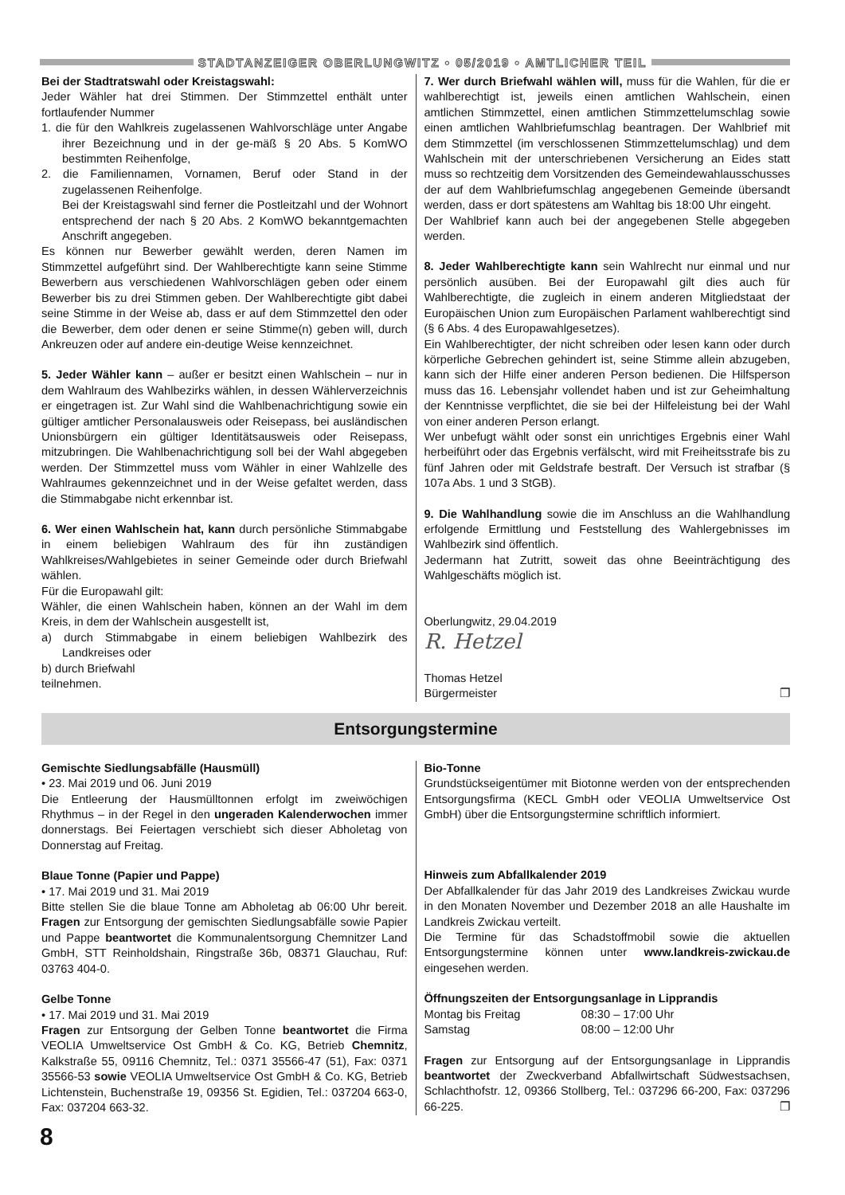STADTANZEIGER OBERLUNGWITZ • 05/2019 • AMTLICHER TEIL
Bei der Stadtratswahl oder Kreistagswahl:
Jeder Wähler hat drei Stimmen. Der Stimmzettel enthält unter fortlaufender Nummer
1. die für den Wahlkreis zugelassenen Wahlvorschläge unter Angabe ihrer Bezeichnung und in der ge-mäß § 20 Abs. 5 KomWO bestimmten Reihenfolge,
2. die Familiennamen, Vornamen, Beruf oder Stand in der zugelassenen Reihenfolge.
Bei der Kreistagswahl sind ferner die Postleitzahl und der Wohnort entsprechend der nach § 20 Abs. 2 KomWO bekanntgemachten Anschrift angegeben.
Es können nur Bewerber gewählt werden, deren Namen im Stimmzettel aufgeführt sind. Der Wahlberechtigte kann seine Stimme Bewerbern aus verschiedenen Wahlvorschlägen geben oder einem Bewerber bis zu drei Stimmen geben. Der Wahlberechtigte gibt dabei seine Stimme in der Weise ab, dass er auf dem Stimmzettel den oder die Bewerber, dem oder denen er seine Stimme(n) geben will, durch Ankreuzen oder auf andere ein-deutige Weise kennzeichnet.
5. Jeder Wähler kann – außer er besitzt einen Wahlschein – nur in dem Wahlraum des Wahlbezirks wählen, in dessen Wählerverzeichnis er eingetragen ist. Zur Wahl sind die Wahlbenachrichtigung sowie ein gültiger amtlicher Personalausweis oder Reisepass, bei ausländischen Unionsbürgern ein gültiger Identitätsausweis oder Reisepass, mitzubringen. Die Wahlbenachrichtigung soll bei der Wahl abgegeben werden. Der Stimmzettel muss vom Wähler in einer Wahlzelle des Wahlraumes gekennzeichnet und in der Weise gefaltet werden, dass die Stimmabgabe nicht erkennbar ist.
6. Wer einen Wahlschein hat, kann durch persönliche Stimmabgabe in einem beliebigen Wahlraum des für ihn zuständigen Wahlkreises/Wahlgebietes in seiner Gemeinde oder durch Briefwahl wählen.
Für die Europawahl gilt:
Wähler, die einen Wahlschein haben, können an der Wahl im dem Kreis, in dem der Wahlschein ausgestellt ist,
a) durch Stimmabgabe in einem beliebigen Wahlbezirk des Landkreises oder
b) durch Briefwahl
teilnehmen.
7. Wer durch Briefwahl wählen will, muss für die Wahlen, für die er wahlberechtigt ist, jeweils einen amtlichen Wahlschein, einen amtlichen Stimmzettel, einen amtlichen Stimmzettelumschlag sowie einen amtlichen Wahlbriefumschlag beantragen. Der Wahlbrief mit dem Stimmzettel (im verschlossenen Stimmzettelumschlag) und dem Wahlschein mit der unterschriebenen Versicherung an Eides statt muss so rechtzeitig dem Vorsitzenden des Gemeindewahlausschusses der auf dem Wahlbriefumschlag angegebenen Gemeinde übersandt werden, dass er dort spätestens am Wahltag bis 18:00 Uhr eingeht.
Der Wahlbrief kann auch bei der angegebenen Stelle abgegeben werden.
8. Jeder Wahlberechtigte kann sein Wahlrecht nur einmal und nur persönlich ausüben. Bei der Europawahl gilt dies auch für Wahlberechtigte, die zugleich in einem anderen Mitgliedstaat der Europäischen Union zum Europäischen Parlament wahlberechtigt sind (§ 6 Abs. 4 des Europawahlgesetzes).
Ein Wahlberechtigter, der nicht schreiben oder lesen kann oder durch körperliche Gebrechen gehindert ist, seine Stimme allein abzugeben, kann sich der Hilfe einer anderen Person bedienen. Die Hilfsperson muss das 16. Lebensjahr vollendet haben und ist zur Geheimhaltung der Kenntnisse verpflichtet, die sie bei der Hilfeleistung bei der Wahl von einer anderen Person erlangt.
Wer unbefugt wählt oder sonst ein unrichtiges Ergebnis einer Wahl herbeiführt oder das Ergebnis verfälscht, wird mit Freiheitsstrafe bis zu fünf Jahren oder mit Geldstrafe bestraft. Der Versuch ist strafbar (§ 107a Abs. 1 und 3 StGB).
9. Die Wahlhandlung sowie die im Anschluss an die Wahlhandlung erfolgende Ermittlung und Feststellung des Wahlergebnisses im Wahlbezirk sind öffentlich.
Jedermann hat Zutritt, soweit das ohne Beeinträchtigung des Wahlgeschäfts möglich ist.
Oberlungwitz, 29.04.2019
R. Hetzel
Thomas Hetzel
Bürgermeister ❐
Entsorgungstermine
Gemischte Siedlungsabfälle (Hausmüll)
• 23. Mai 2019 und 06. Juni 2019
Die Entleerung der Hausmülltonnen erfolgt im zweiwöchigen Rhythmus – in der Regel in den ungeraden Kalenderwochen immer donnerstags. Bei Feiertagen verschiebt sich dieser Abholetag von Donnerstag auf Freitag.
Blaue Tonne (Papier und Pappe)
• 17. Mai 2019 und 31. Mai 2019
Bitte stellen Sie die blaue Tonne am Abholetag ab 06:00 Uhr bereit. Fragen zur Entsorgung der gemischten Siedlungsabfälle sowie Papier und Pappe beantwortet die Kommunalentsorgung Chemnitzer Land GmbH, STT Reinholdshain, Ringstraße 36b, 08371 Glauchau, Ruf: 03763 404-0.
Gelbe Tonne
• 17. Mai 2019 und 31. Mai 2019
Fragen zur Entsorgung der Gelben Tonne beantwortet die Firma VEOLIA Umweltservice Ost GmbH & Co. KG, Betrieb Chemnitz, Kalkstraße 55, 09116 Chemnitz, Tel.: 0371 35566-47 (51), Fax: 0371 35566-53 sowie VEOLIA Umweltservice Ost GmbH & Co. KG, Betrieb Lichtenstein, Buchenstraße 19, 09356 St. Egidien, Tel.: 037204 663-0, Fax: 037204 663-32.
Bio-Tonne
Grundstückseigentümer mit Biotonne werden von der entsprechenden Entsorgungsfirma (KECL GmbH oder VEOLIA Umweltservice Ost GmbH) über die Entsorgungstermine schriftlich informiert.
Hinweis zum Abfallkalender 2019
Der Abfallkalender für das Jahr 2019 des Landkreises Zwickau wurde in den Monaten November und Dezember 2018 an alle Haushalte im Landkreis Zwickau verteilt.
Die Termine für das Schadstoffmobil sowie die aktuellen Entsorgungstermine können unter www.landkreis-zwickau.de eingesehen werden.
Öffnungszeiten der Entsorgungsanlage in Lipprandis
Montag bis Freitag 08:30 – 17:00 Uhr
Samstag 08:00 – 12:00 Uhr
Fragen zur Entsorgung auf der Entsorgungsanlage in Lipprandis beantwortet der Zweckverband Abfallwirtschaft Südwestsachsen, Schlachthofstr. 12, 09366 Stollberg, Tel.: 037296 66-200, Fax: 037296 66-225. ❐
8